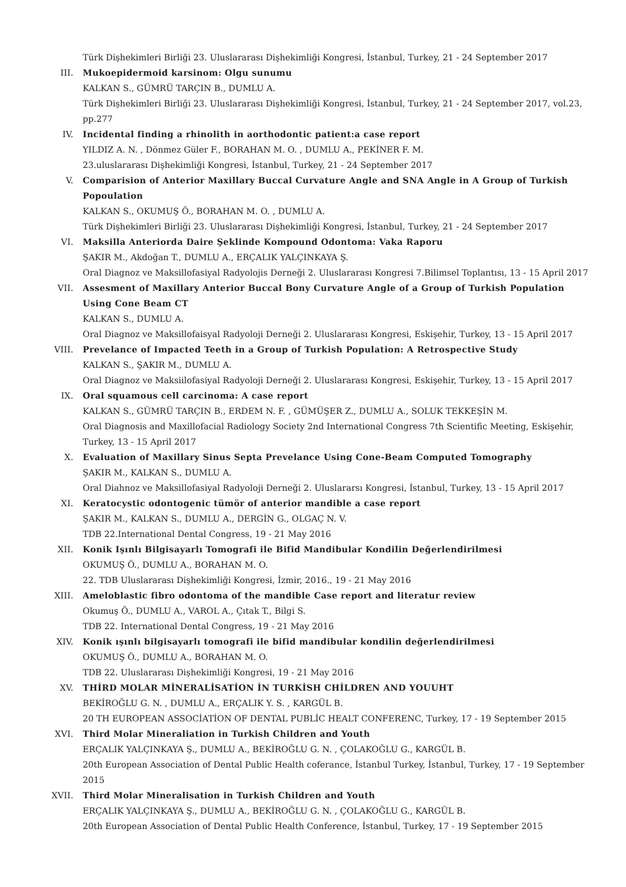Türk Dişhekimleri Birliği 23. Uluslararası Dişhekimliği Kongresi, İstanbul, Turkey, 21 - 24 September 2017
III. Mukoepidermoid karsinom: Olgu sunumu
KALKAN S., GÜMRÜ TARÇIN B., DUMLU A.
Türk Dişhekimleri Birliği 23. Uluslararası Dişhekimliği Kongresi, İstanbul, Turkey, 21 - 24 September 2017, vol.23, pp.277
IV. Incidental finding a rhinolith in aorthodontic patient:a case report
YILDIZ A. N. , Dönmez Güler F., BORAHAN M. O. , DUMLU A., PEKİNER F. M.
23.uluslararası Dişhekimliği Kongresi, İstanbul, Turkey, 21 - 24 September 2017
V. Comparision of Anterior Maxillary Buccal Curvature Angle and SNA Angle in A Group of Turkish Popoulation
KALKAN S., OKUMUŞ Ö., BORAHAN M. O. , DUMLU A.
Türk Dişhekimleri Birliği 23. Uluslararası Dişhekimliği Kongresi, İstanbul, Turkey, 21 - 24 September 2017
VI. Maksilla Anteriorda Daire Şeklinde Kompound Odontoma: Vaka Raporu
ŞAKIR M., Akdoğan T., DUMLU A., ERÇALIK YALÇINKAYA Ş.
Oral Diagnoz ve Maksillofasiyal Radyolojis Derneği 2. Uluslararası Kongresi 7.Bilimsel Toplantısı, 13 - 15 April 2017
VII. Assesment of Maxillary Anterior Buccal Bony Curvature Angle of a Group of Turkish Population Using Cone Beam CT
KALKAN S., DUMLU A.
Oral Diagnoz ve Maksillofaisyal Radyoloji Derneği 2. Uluslararası Kongresi, Eskişehir, Turkey, 13 - 15 April 2017
VIII. Prevelance of Impacted Teeth in a Group of Turkish Population: A Retrospective Study
KALKAN S., ŞAKIR M., DUMLU A.
Oral Diagnoz ve Maksiilofasiyal Radyoloji Derneği 2. Uluslararası Kongresi, Eskişehir, Turkey, 13 - 15 April 2017
IX. Oral squamous cell carcinoma: A case report
KALKAN S., GÜMRÜ TARÇIN B., ERDEM N. F. , GÜMÜŞER Z., DUMLU A., SOLUK TEKKEŞİN M.
Oral Diagnosis and Maxillofacial Radiology Society 2nd International Congress 7th Scientific Meeting, Eskişehir, Turkey, 13 - 15 April 2017
X. Evaluation of Maxillary Sinus Septa Prevelance Using Cone-Beam Computed Tomography
ŞAKIR M., KALKAN S., DUMLU A.
Oral Diahnoz ve Maksillofasiyal Radyoloji Derneği 2. Uluslararsı Kongresi, İstanbul, Turkey, 13 - 15 April 2017
XI. Keratocystic odontogenic tümör of anterior mandible a case report
ŞAKIR M., KALKAN S., DUMLU A., DERGİN G., OLGAÇ N. V.
TDB 22.International Dental Congress, 19 - 21 May 2016
XII. Konik Işınlı Bilgisayarlı Tomografi ile Bifid Mandibular Kondilin Değerlendirilmesi
OKUMUŞ Ö., DUMLU A., BORAHAN M. O.
22. TDB Uluslararası Dişhekimliği Kongresi, İzmir, 2016., 19 - 21 May 2016
XIII. Ameloblastic fibro odontoma of the mandible Case report and literatur review
Okumuş Ö., DUMLU A., VAROL A., Çıtak T., Bilgi S.
TDB 22. International Dental Congress, 19 - 21 May 2016
XIV. Konik ışınlı bilgisayarlı tomografi ile bifid mandibular kondilin değerlendirilmesi
OKUMUŞ Ö., DUMLU A., BORAHAN M. O.
TDB 22. Uluslararası Dişhekimliği Kongresi, 19 - 21 May 2016
XV. THİRD MOLAR MİNERALİSATİON İN TURKİSH CHİLDREN AND YOUUHT
BEKİROĞLU G. N. , DUMLU A., ERÇALIK Y. S. , KARGÜL B.
20 TH EUROPEAN ASSOCİATİON OF DENTAL PUBLİC HEALT CONFERENC, Turkey, 17 - 19 September 2015
XVI. Third Molar Mineraliation in Turkish Children and Youth
ERÇALIK YALÇINKAYA Ş., DUMLU A., BEKİROĞLU G. N. , ÇOLAKOĞLU G., KARGÜL B.
20th European Association of Dental Public Health coferance, İstanbul Turkey, İstanbul, Turkey, 17 - 19 September 2015
XVII. Third Molar Mineralisation in Turkish Children and Youth
ERÇALIK YALÇINKAYA Ş., DUMLU A., BEKİROĞLU G. N. , ÇOLAKOĞLU G., KARGÜL B.
20th European Association of Dental Public Health Conference, İstanbul, Turkey, 17 - 19 September 2015